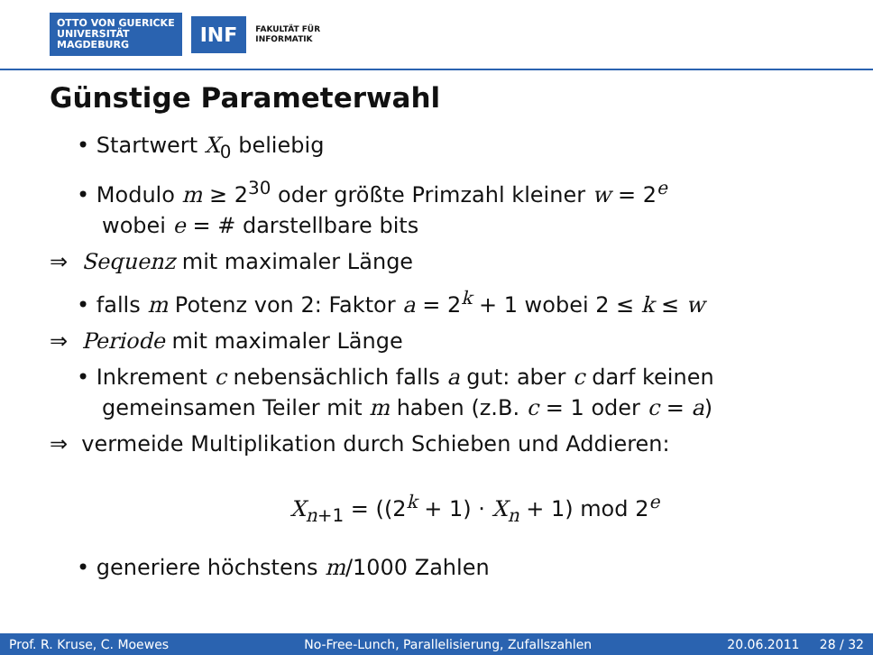OTTO VON GUERICKE
UNIVERSITÄT
MAGDEBURG
INF
FAKULTÄT FÜR
INFORMATIK
Günstige Parameterwahl
• Startwert X<sub>0</sub> beliebig
• Modulo m ≥ 2<sup>30</sup> oder größte Primzahl kleiner w = 2<sup>e</sup>
wobei e = # darstellbare bits
⇒ Sequenz mit maximaler Länge
• falls m Potenz von 2: Faktor a = 2<sup>k</sup> + 1 wobei 2 ≤ k ≤ w
⇒ Periode mit maximaler Länge
• Inkrement c nebensächlich falls a gut: aber c darf keinen
gemeinsamen Teiler mit m haben (z.B. c = 1 oder c = a)
⇒ vermeide Multiplikation durch Schieben und Addieren:
X<sub>n+1</sub> = ((2<sup>k</sup> + 1) · X<sub>n</sub> + 1) mod 2<sup>e</sup>
• generiere höchstens m/1000 Zahlen
Prof. R. Kruse, C. Moewes No-Free-Lunch, Parallelisierung, Zufallszahlen 20.06.2011 28 / 32